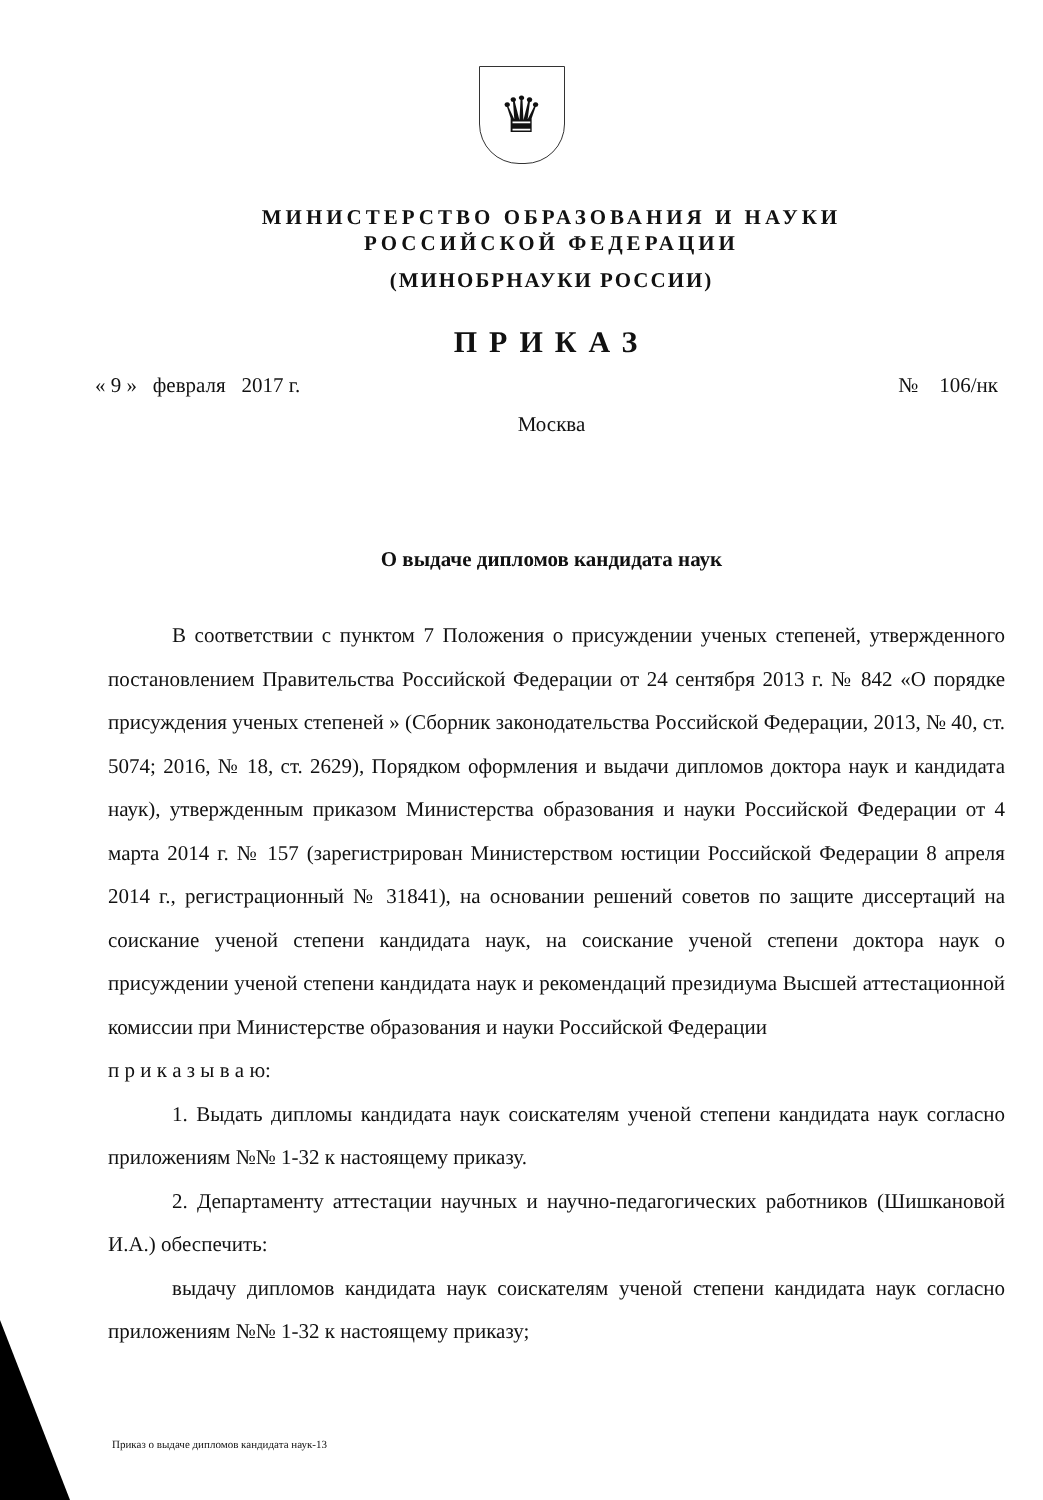♛
МИНИСТЕРСТВО ОБРАЗОВАНИЯ И НАУКИ
РОССИЙСКОЙ ФЕДЕРАЦИИ
(МИНОБРНАУКИ РОССИИ)
ПРИКАЗ
« 9 » февраля 2017 г. № 106/нк
Москва
О выдаче дипломов кандидата наук
В соответствии с пунктом 7 Положения о присуждении ученых степеней, утвержденного постановлением Правительства Российской Федерации от 24 сентября 2013 г. № 842 «О порядке присуждения ученых степеней » (Сборник законодательства Российской Федерации, 2013, № 40, ст. 5074; 2016, № 18, ст. 2629), Порядком оформления и выдачи дипломов доктора наук и кандидата наук), утвержденным приказом Министерства образования и науки Российской Федерации от 4 марта 2014 г. № 157 (зарегистрирован Министерством юстиции Российской Федерации 8 апреля 2014 г., регистрационный № 31841), на основании решений советов по защите диссертаций на соискание ученой степени кандидата наук, на соискание ученой степени доктора наук о присуждении ученой степени кандидата наук и рекомендаций президиума Высшей аттестационной комиссии при Министерстве образования и науки Российской Федерации
п р и к а з ы в а ю:
1. Выдать дипломы кандидата наук соискателям ученой степени кандидата наук согласно приложениям №№ 1-32 к настоящему приказу.
2. Департаменту аттестации научных и научно-педагогических работников (Шишкановой И.А.) обеспечить:
выдачу дипломов кандидата наук соискателям ученой степени кандидата наук согласно приложениям №№ 1-32 к настоящему приказу;
Приказ о выдаче дипломов кандидата наук-13